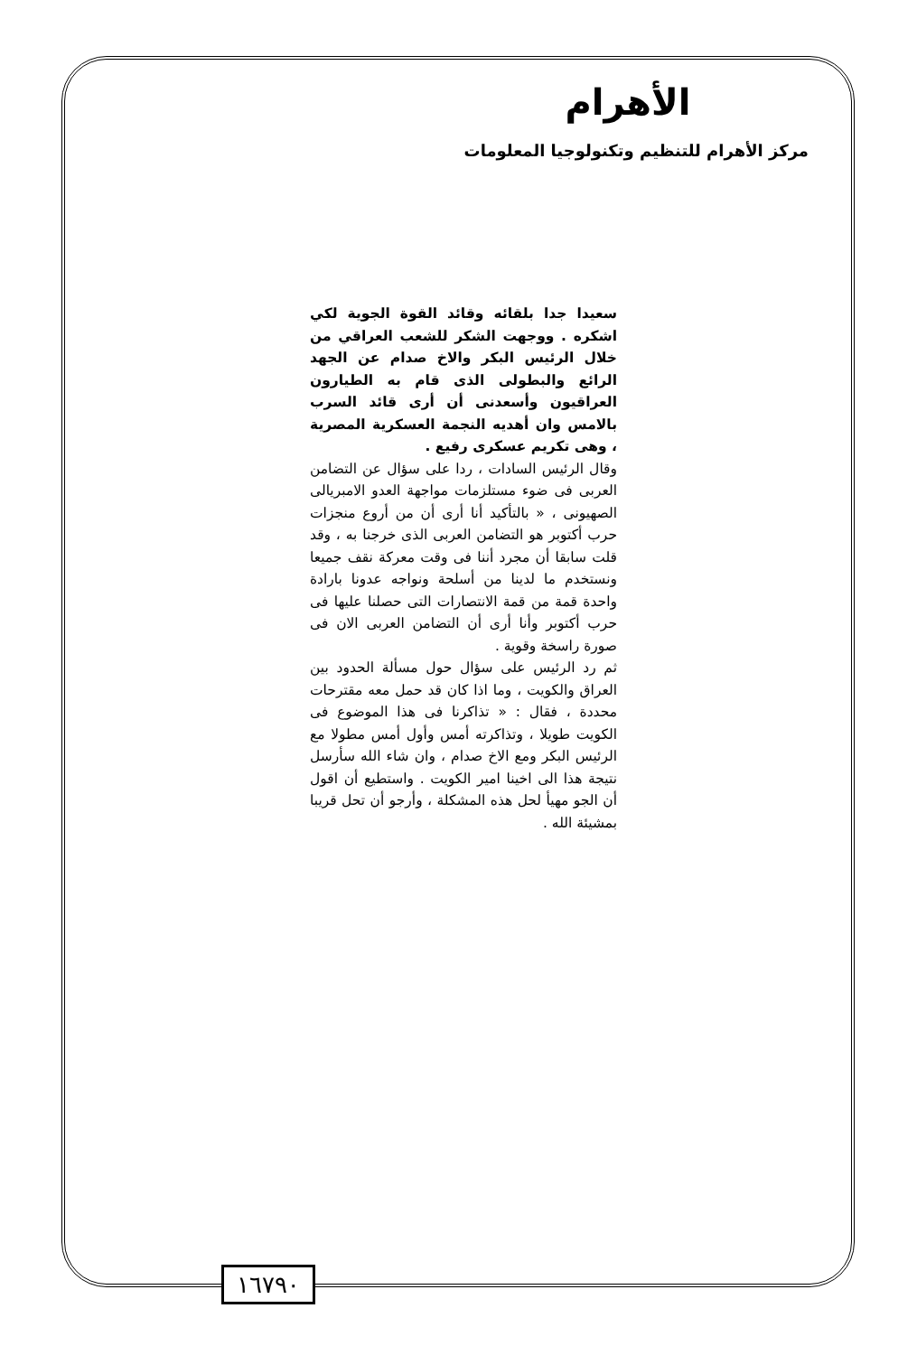الأهرام
مركز الأهرام للتنظيم وتكنولوجيا المعلومات
سعيدا جدا بلقائه وقائد القوة الجوية لكي اشكره . ووجهت الشكر للشعب العراقي من خلال الرئيس البكر والاخ صدام عن الجهد الرائع والبطولى الذى قام به الطيارون العراقيون وأسعدنى أن أرى قائد السرب بالامس وان أهديه النجمة العسكرية المصرية ، وهى تكريم عسكرى رفيع .
وقال الرئيس السادات ، ردا على سؤال عن التضامن العربى فى ضوء مستلزمات مواجهة العدو الامبريالى الصهيونى ، « بالتأكيد أنا أرى أن من أروع منجزات حرب أكتوبر هو التضامن العربى الذى خرجنا به ، وقد قلت سابقا أن مجرد أننا فى وقت معركة نقف جميعا ونستخدم ما لدينا من أسلحة ونواجه عدونا بارادة واحدة قمة من قمة الانتصارات التى حصلنا عليها فى حرب أكتوبر وأنا أرى أن التضامن العربى الان فى صورة راسخة وقوية .
ثم رد الرئيس على سؤال حول مسألة الحدود بين العراق والكويت ، وما اذا كان قد حمل معه مقترحات محددة ، فقال : « تذاكرنا فى هذا الموضوع فى الكويت طويلا ، وتذاكرته أمس وأول أمس مطولا مع الرئيس البكر ومع الاخ صدام ، وان شاء الله سأرسل نتيجة هذا الى اخينا امير الكويت . واستطيع أن اقول أن الجو مهيأ لحل هذه المشكلة ، وأرجو أن تحل قريبا بمشيئة الله .
١٦٧٩٠